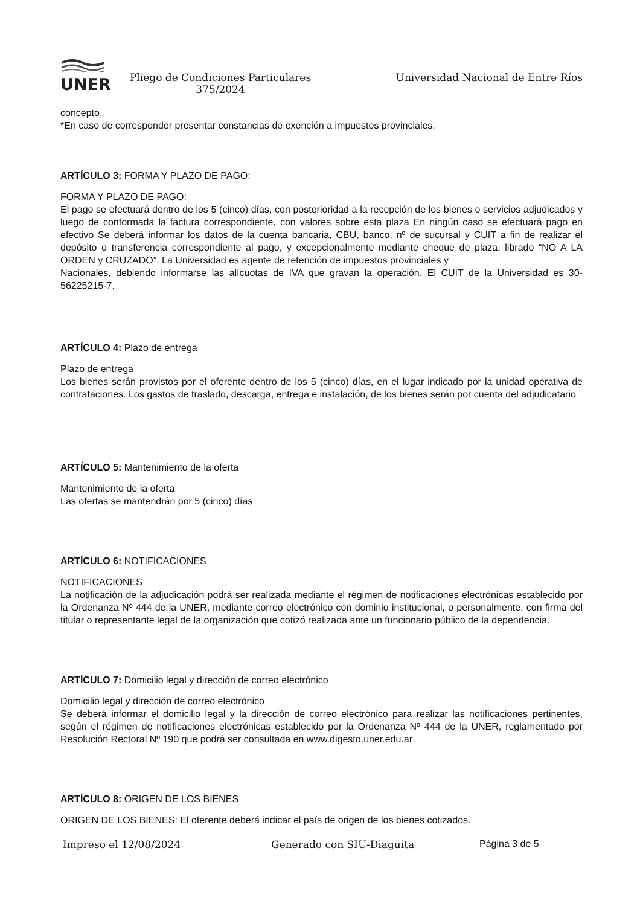UNER
Pliego de Condiciones Particulares 375/2024
Universidad Nacional de Entre Ríos
concepto.
*En caso de corresponder presentar constancias de exención a impuestos provinciales.
ARTÍCULO 3: FORMA Y PLAZO DE PAGO:
FORMA Y PLAZO DE PAGO:
El pago se efectuará dentro de los 5 (cinco) días, con posterioridad a la recepción de los bienes o servicios adjudicados y luego de conformada la factura correspondiente, con valores sobre esta plaza En ningún caso se efectuará pago en efectivo Se deberá informar los datos de la cuenta bancaria, CBU, banco, nº de sucursal y CUIT a fin de realizar el depósito o transferencia correspondiente al pago, y excepcionalmente mediante cheque de plaza, librado “NO A LA ORDEN y CRUZADO”. La Universidad es agente de retención de impuestos provinciales y
Nacionales, debiendo informarse las alícuotas de IVA que gravan la operación. El CUIT de la Universidad es 30-56225215-7.
ARTÍCULO 4: Plazo de entrega
Plazo de entrega
Los bienes serán provistos por el oferente dentro de los 5 (cinco) días, en el lugar indicado por la unidad operativa de contrataciones. Los gastos de traslado, descarga, entrega e instalación, de los bienes serán por cuenta del adjudicatario
ARTÍCULO 5: Mantenimiento de la oferta
Mantenimiento de la oferta
Las ofertas se mantendrán por 5 (cinco) días
ARTÍCULO 6: NOTIFICACIONES
NOTIFICACIONES
La notificación de la adjudicación podrá ser realizada mediante el régimen de notificaciones electrónicas establecido por la Ordenanza Nº 444 de la UNER, mediante correo electrónico con dominio institucional, o personalmente, con firma del titular o representante legal de la organización que cotizó realizada ante un funcionario público de la dependencia.
ARTÍCULO 7: Domicilio legal y dirección de correo electrónico
Domicilio legal y dirección de correo electrónico
Se deberá informar el domicilio legal y la dirección de correo electrónico para realizar las notificaciones pertinentes, según el régimen de notificaciones electrónicas establecido por la Ordenanza Nº 444 de la UNER, reglamentado por Resolución Rectoral Nº 190 que podrá ser consultada en www.digesto.uner.edu.ar
ARTÍCULO 8: ORIGEN DE LOS BIENES
ORIGEN DE LOS BIENES: El oferente deberá indicar el país de origen de los bienes cotizados.
Impreso el 12/08/2024 Generado con SIU-Diaguita Página 3 de 5